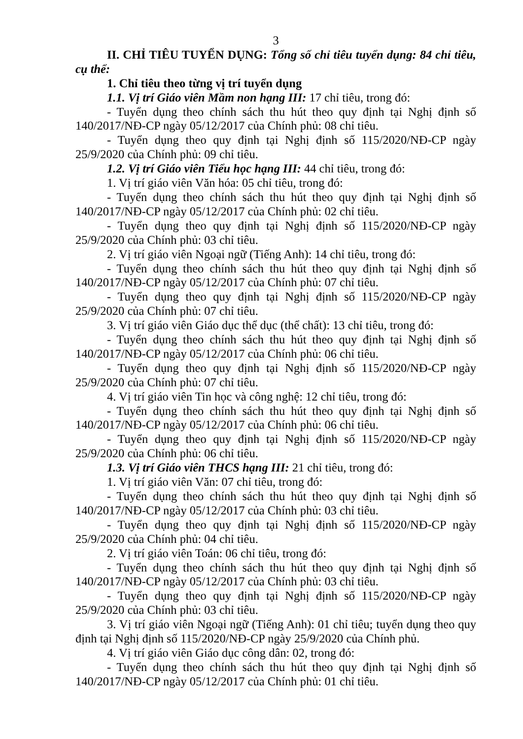3
II. CHỈ TIÊU TUYỂN DỤNG: Tổng số chỉ tiêu tuyển dụng: 84 chỉ tiêu, cụ thể:
1. Chỉ tiêu theo từng vị trí tuyển dụng
1.1. Vị trí Giáo viên Mầm non hạng III: 17 chỉ tiêu, trong đó:
- Tuyển dụng theo chính sách thu hút theo quy định tại Nghị định số 140/2017/NĐ-CP ngày 05/12/2017 của Chính phủ: 08 chỉ tiêu.
- Tuyển dụng theo quy định tại Nghị định số 115/2020/NĐ-CP ngày 25/9/2020 của Chính phủ: 09 chỉ tiêu.
1.2. Vị trí Giáo viên Tiểu học hạng III: 44 chỉ tiêu, trong đó:
1. Vị trí giáo viên Văn hóa: 05 chỉ tiêu, trong đó:
- Tuyển dụng theo chính sách thu hút theo quy định tại Nghị định số 140/2017/NĐ-CP ngày 05/12/2017 của Chính phủ: 02 chỉ tiêu.
- Tuyển dụng theo quy định tại Nghị định số 115/2020/NĐ-CP ngày 25/9/2020 của Chính phủ: 03 chỉ tiêu.
2. Vị trí giáo viên Ngoại ngữ (Tiếng Anh): 14 chỉ tiêu, trong đó:
- Tuyển dụng theo chính sách thu hút theo quy định tại Nghị định số 140/2017/NĐ-CP ngày 05/12/2017 của Chính phủ: 07 chỉ tiêu.
- Tuyển dụng theo quy định tại Nghị định số 115/2020/NĐ-CP ngày 25/9/2020 của Chính phủ: 07 chỉ tiêu.
3. Vị trí giáo viên Giáo dục thể dục (thể chất): 13 chỉ tiêu, trong đó:
- Tuyển dụng theo chính sách thu hút theo quy định tại Nghị định số 140/2017/NĐ-CP ngày 05/12/2017 của Chính phủ: 06 chỉ tiêu.
- Tuyển dụng theo quy định tại Nghị định số 115/2020/NĐ-CP ngày 25/9/2020 của Chính phủ: 07 chỉ tiêu.
4. Vị trí giáo viên Tin học và công nghệ: 12 chỉ tiêu, trong đó:
- Tuyển dụng theo chính sách thu hút theo quy định tại Nghị định số 140/2017/NĐ-CP ngày 05/12/2017 của Chính phủ: 06 chỉ tiêu.
- Tuyển dụng theo quy định tại Nghị định số 115/2020/NĐ-CP ngày 25/9/2020 của Chính phủ: 06 chỉ tiêu.
1.3. Vị trí Giáo viên THCS hạng III: 21 chỉ tiêu, trong đó:
1. Vị trí giáo viên Văn: 07 chỉ tiêu, trong đó:
- Tuyển dụng theo chính sách thu hút theo quy định tại Nghị định số 140/2017/NĐ-CP ngày 05/12/2017 của Chính phủ: 03 chỉ tiêu.
- Tuyển dụng theo quy định tại Nghị định số 115/2020/NĐ-CP ngày 25/9/2020 của Chính phủ: 04 chỉ tiêu.
2. Vị trí giáo viên Toán: 06 chỉ tiêu, trong đó:
- Tuyển dụng theo chính sách thu hút theo quy định tại Nghị định số 140/2017/NĐ-CP ngày 05/12/2017 của Chính phủ: 03 chỉ tiêu.
- Tuyển dụng theo quy định tại Nghị định số 115/2020/NĐ-CP ngày 25/9/2020 của Chính phủ: 03 chỉ tiêu.
3. Vị trí giáo viên Ngoại ngữ (Tiếng Anh): 01 chỉ tiêu; tuyển dụng theo quy định tại Nghị định số 115/2020/NĐ-CP ngày 25/9/2020 của Chính phủ.
4. Vị trí giáo viên Giáo dục công dân: 02, trong đó:
- Tuyển dụng theo chính sách thu hút theo quy định tại Nghị định số 140/2017/NĐ-CP ngày 05/12/2017 của Chính phủ: 01 chỉ tiêu.